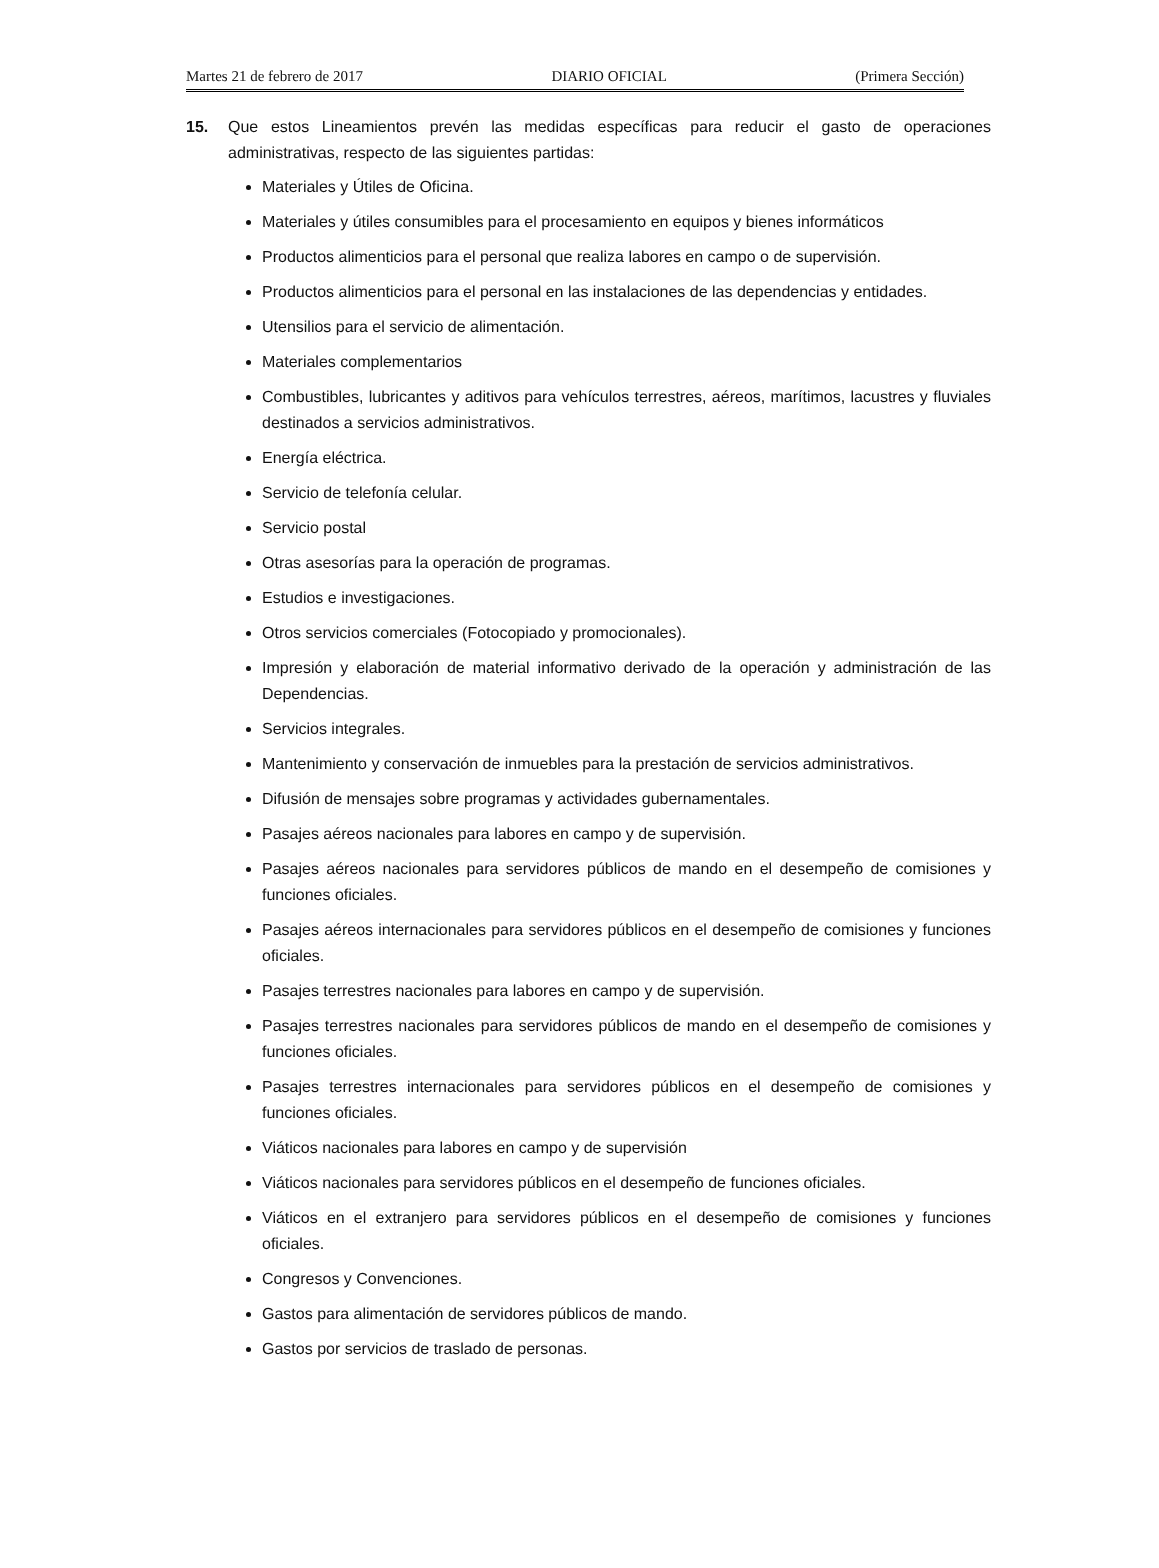Martes 21 de febrero de 2017 DIARIO OFICIAL (Primera Sección)
15. Que estos Lineamientos prevén las medidas específicas para reducir el gasto de operaciones administrativas, respecto de las siguientes partidas:
Materiales y Útiles de Oficina.
Materiales y útiles consumibles para el procesamiento en equipos y bienes informáticos
Productos alimenticios para el personal que realiza labores en campo o de supervisión.
Productos alimenticios para el personal en las instalaciones de las dependencias y entidades.
Utensilios para el servicio de alimentación.
Materiales complementarios
Combustibles, lubricantes y aditivos para vehículos terrestres, aéreos, marítimos, lacustres y fluviales destinados a servicios administrativos.
Energía eléctrica.
Servicio de telefonía celular.
Servicio postal
Otras asesorías para la operación de programas.
Estudios e investigaciones.
Otros servicios comerciales (Fotocopiado y promocionales).
Impresión y elaboración de material informativo derivado de la operación y administración de las Dependencias.
Servicios integrales.
Mantenimiento y conservación de inmuebles para la prestación de servicios administrativos.
Difusión de mensajes sobre programas y actividades gubernamentales.
Pasajes aéreos nacionales para labores en campo y de supervisión.
Pasajes aéreos nacionales para servidores públicos de mando en el desempeño de comisiones y funciones oficiales.
Pasajes aéreos internacionales para servidores públicos en el desempeño de comisiones y funciones oficiales.
Pasajes terrestres nacionales para labores en campo y de supervisión.
Pasajes terrestres nacionales para servidores públicos de mando en el desempeño de comisiones y funciones oficiales.
Pasajes terrestres internacionales para servidores públicos en el desempeño de comisiones y funciones oficiales.
Viáticos nacionales para labores en campo y de supervisión
Viáticos nacionales para servidores públicos en el desempeño de funciones oficiales.
Viáticos en el extranjero para servidores públicos en el desempeño de comisiones y funciones oficiales.
Congresos y Convenciones.
Gastos para alimentación de servidores públicos de mando.
Gastos por servicios de traslado de personas.